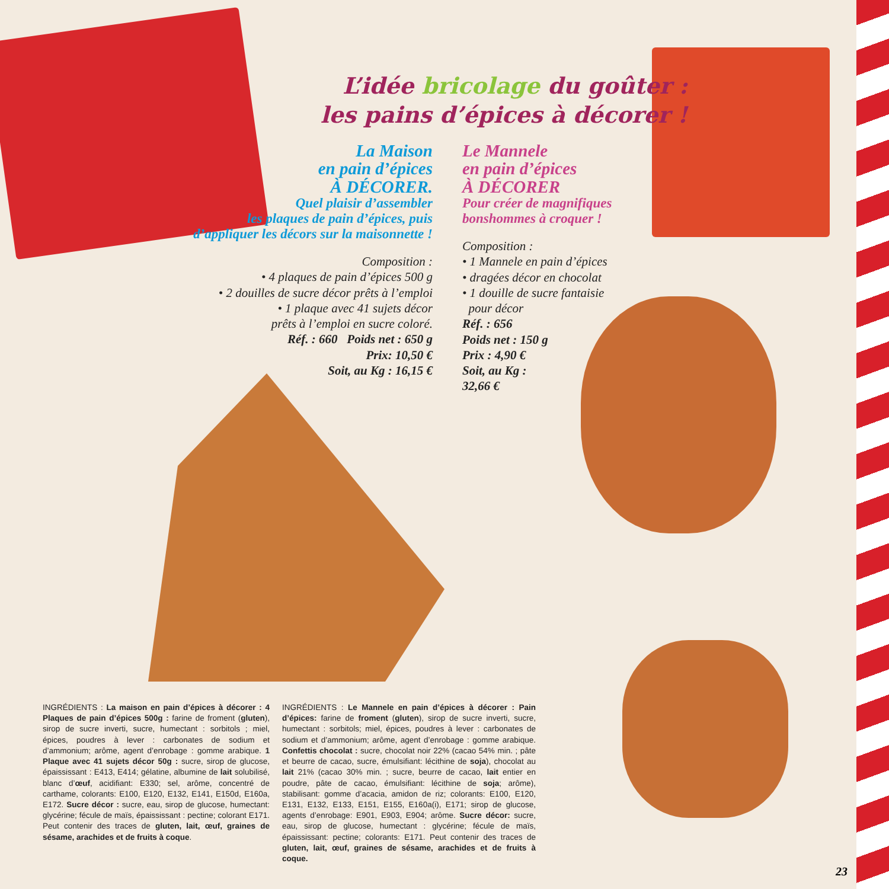L’idée bricolage du goûter :
les pains d’épices à décorer !
La Maison
en pain d’épices
À DÉCORER.
Quel plaisir d’assembler
les plaques de pain d’épices, puis
d’appliquer les décors sur la maisonnette !
Composition :
• 4 plaques de pain d’épices 500 g
• 2 douilles de sucre décor prêts à l’emploi
• 1 plaque avec 41 sujets décor
prêts à l’emploi en sucre coloré.
Réf. : 660 Poids net : 650 g
Prix: 10,50 €
Soit, au Kg : 16,15 €
Le Mannele
en pain d’épices
À DÉCORER
Pour créer de magnifiques
bonshommes à croquer !
Composition :
• 1 Mannele en pain d’épices
• dragées décor en chocolat
• 1 douille de sucre fantaisie
pour décor
Réf. : 656
Poids net : 150 g
Prix : 4,90 €
Soit, au Kg :
32,66 €
INGRÉDIENTS : La maison en pain d’épices à décorer : 4 Plaques de pain d’épices 500g : farine de froment (gluten), sirop de sucre inverti, sucre, humectant : sorbitols ; miel, épices, poudres à lever : carbonates de sodium et d’ammonium; arôme, agent d’enrobage : gomme arabique. 1 Plaque avec 41 sujets décor 50g : sucre, sirop de glucose, épaississant : E413, E414; gélatine, albumine de lait solubilisé, blanc d’œuf, acidifiant: E330; sel, arôme, concentré de carthame, colorants: E100, E120, E132, E141, E150d, E160a, E172. Sucre décor : sucre, eau, sirop de glucose, humectant: glycérine; fécule de maïs, épaississant : pectine; colorant E171. Peut contenir des traces de gluten, lait, œuf, graines de sésame, arachides et de fruits à coque.
INGRÉDIENTS : Le Mannele en pain d’épices à décorer : Pain d’épices: farine de froment (gluten), sirop de sucre inverti, sucre, humectant : sorbitols; miel, épices, poudres à lever : carbonates de sodium et d’ammonium; arôme, agent d’enrobage : gomme arabique. Confettis chocolat : sucre, chocolat noir 22% (cacao 54% min. ; pâte et beurre de cacao, sucre, émulsifiant: lécithine de soja), chocolat au lait 21% (cacao 30% min. ; sucre, beurre de cacao, lait entier en poudre, pâte de cacao, émulsifiant: lécithine de soja; arôme), stabilisant: gomme d’acacia, amidon de riz; colorants: E100, E120, E131, E132, E133, E151, E155, E160a(i), E171; sirop de glucose, agents d’enrobage: E901, E903, E904; arôme. Sucre décor: sucre, eau, sirop de glucose, humectant : glycérine; fécule de maïs, épaississant: pectine; colorants: E171. Peut contenir des traces de gluten, lait, œuf, graines de sésame, arachides et de fruits à coque.
23